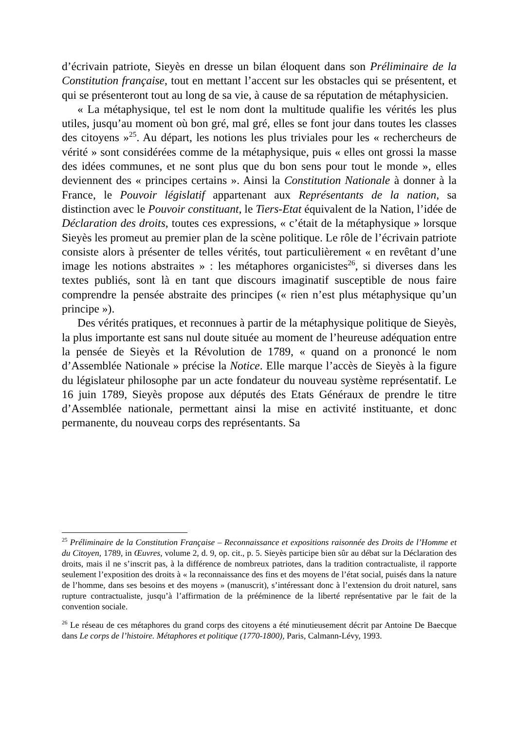d’écrivain patriote, Sieyès en dresse un bilan éloquent dans son Préliminaire de la Constitution française, tout en mettant l’accent sur les obstacles qui se présentent, et qui se présenteront tout au long de sa vie, à cause de sa réputation de métaphysicien.
« La métaphysique, tel est le nom dont la multitude qualifie les vérités les plus utiles, jusqu’au moment où bon gré, mal gré, elles se font jour dans toutes les classes des citoyens »<sup>25</sup>. Au départ, les notions les plus triviales pour les « rechercheurs de vérité » sont considérées comme de la métaphysique, puis « elles ont grossi la masse des idées communes, et ne sont plus que du bon sens pour tout le monde », elles deviennent des « principes certains ». Ainsi la Constitution Nationale à donner à la France, le Pouvoir législatif appartenant aux Représentants de la nation, sa distinction avec le Pouvoir constituant, le Tiers-Etat équivalent de la Nation, l’idée de Déclaration des droits, toutes ces expressions, « c’était de la métaphysique » lorsque Sieyès les promeut au premier plan de la scène politique. Le rôle de l’écrivain patriote consiste alors à présenter de telles vérités, tout particulièrement « en revêtant d’une image les notions abstraites » : les métaphores organicistes<sup>26</sup>, si diverses dans les textes publiés, sont là en tant que discours imaginatif susceptible de nous faire comprendre la pensée abstraite des principes (« rien n’est plus métaphysique qu’un principe »).
Des vérités pratiques, et reconnues à partir de la métaphysique politique de Sieyès, la plus importante est sans nul doute située au moment de l’heureuse adéquation entre la pensée de Sieyès et la Révolution de 1789, « quand on a prononcé le nom d’Assemblée Nationale » précise la Notice. Elle marque l’accès de Sieyès à la figure du législateur philosophe par un acte fondateur du nouveau système représentatif. Le 16 juin 1789, Sieyès propose aux députés des Etats Généraux de prendre le titre d’Assemblée nationale, permettant ainsi la mise en activité instituante, et donc permanente, du nouveau corps des représentants. Sa
<sup>25</sup> Préliminaire de la Constitution Française – Reconnaissance et expositions raisonnée des Droits de l’Homme et du Citoyen, 1789, in Œuvres, volume 2, d. 9, op. cit., p. 5. Sieyès participe bien sûr au débat sur la Déclaration des droits, mais il ne s’inscrit pas, à la différence de nombreux patriotes, dans la tradition contractualiste, il rapporte seulement l’exposition des droits à « la reconnaissance des fins et des moyens de l’état social, puisés dans la nature de l’homme, dans ses besoins et des moyens » (manuscrit), s’intéressant donc à l’extension du droit naturel, sans rupture contractualiste, jusqu’à l’affirmation de la prééminence de la liberté représentative par le fait de la convention sociale.
<sup>26</sup> Le réseau de ces métaphores du grand corps des citoyens a été minutieusement décrit par Antoine De Baecque dans Le corps de l’histoire. Métaphores et politique (1770-1800), Paris, Calmann-Lévy, 1993.